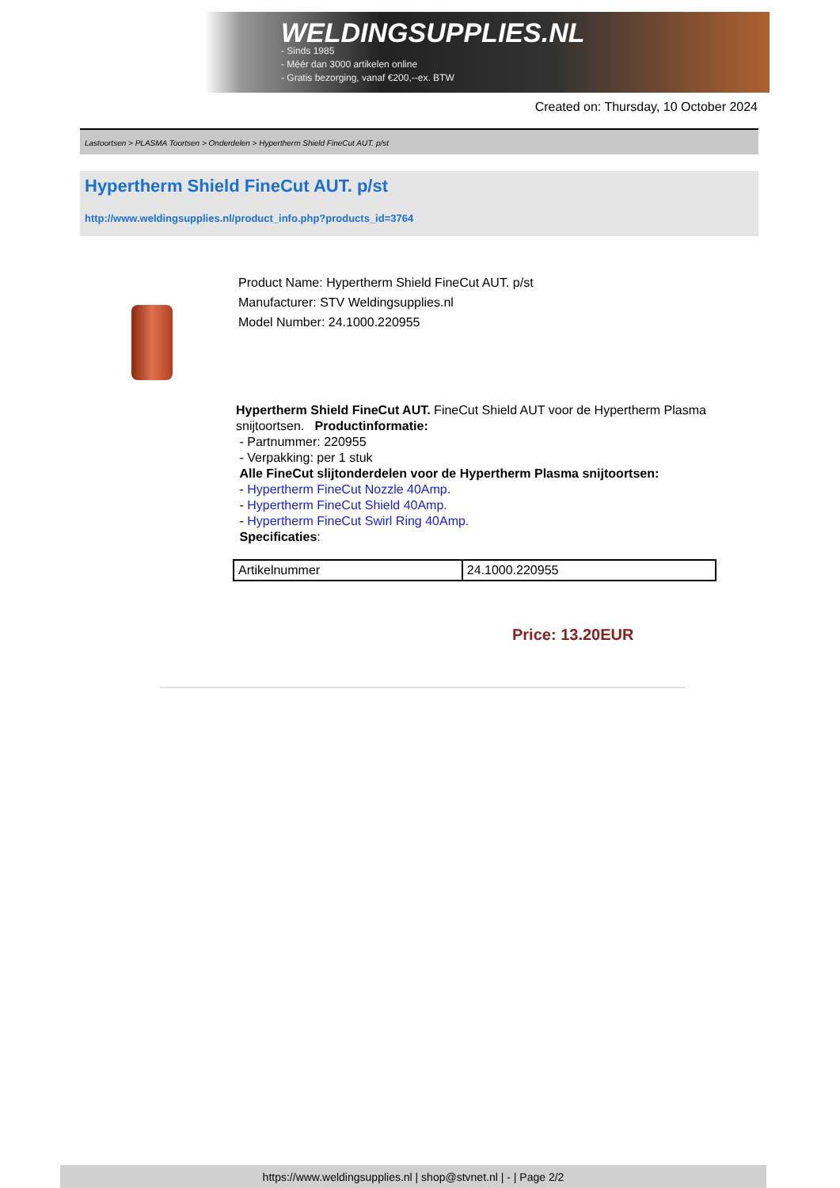WELDINGSUPPLIES.NL
- Sinds 1985
- Méér dan 3000 artikelen online
- Gratis bezorging, vanaf €200,--ex. BTW
Created on: Thursday, 10 October 2024
Lastoortsen > PLASMA Toortsen > Onderdelen > Hypertherm Shield FineCut AUT. p/st
Hypertherm Shield FineCut AUT. p/st
http://www.weldingsupplies.nl/product_info.php?products_id=3764
Product Name: Hypertherm Shield FineCut AUT. p/st
Manufacturer: STV Weldingsupplies.nl
Model Number: 24.1000.220955
Hypertherm Shield FineCut AUT. FineCut Shield AUT voor de Hypertherm Plasma snijtoortsen. Productinformatie:
- Partnummer: 220955
- Verpakking: per 1 stuk
Alle FineCut slijtonderdelen voor de Hypertherm Plasma snijtoortsen:
- Hypertherm FineCut Nozzle 40Amp.
- Hypertherm FineCut Shield 40Amp.
- Hypertherm FineCut Swirl Ring 40Amp.
Specificaties:
| Artikelnummer | 24.1000.220955 |
Price: 13.20EUR
https://www.weldingsupplies.nl | shop@stvnet.nl | - | Page 2/2